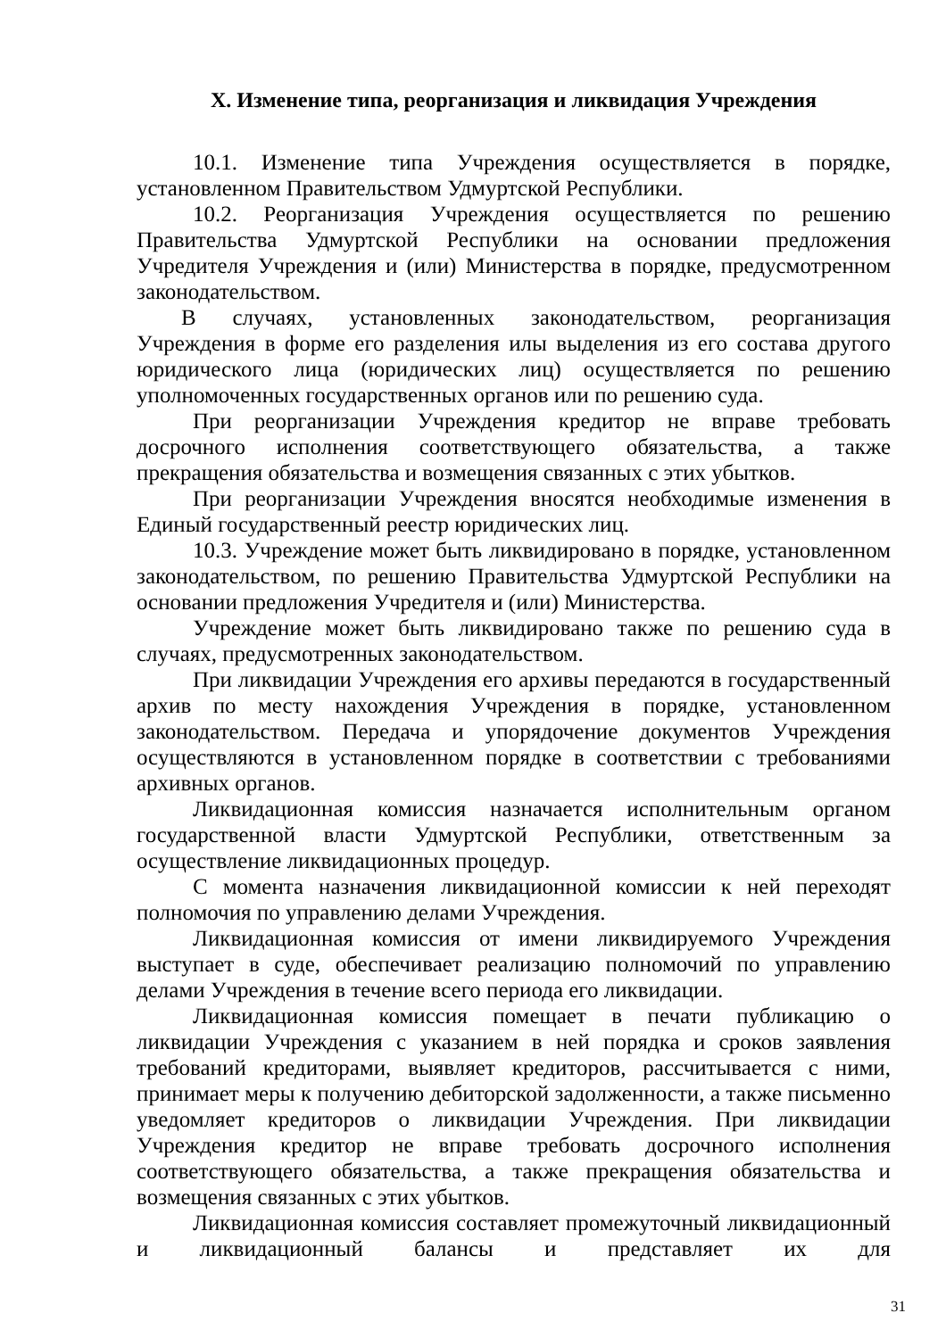X. Изменение типа, реорганизация и ликвидация Учреждения
10.1. Изменение типа Учреждения осуществляется в порядке, установленном Правительством Удмуртской Республики.
10.2. Реорганизация Учреждения осуществляется по решению Правительства Удмуртской Республики на основании предложения Учредителя Учреждения и (или) Министерства в порядке, предусмотренном законодательством.
В случаях, установленных законодательством, реорганизация Учреждения в форме его разделения илы выделения из его состава другого юридического лица (юридических лиц) осуществляется по решению уполномоченных государственных органов или по решению суда.
При реорганизации Учреждения кредитор не вправе требовать досрочного исполнения соответствующего обязательства, а также прекращения обязательства и возмещения связанных с этих убытков.
При реорганизации Учреждения вносятся необходимые изменения в Единый государственный реестр юридических лиц.
10.3. Учреждение может быть ликвидировано в порядке, установленном законодательством, по решению Правительства Удмуртской Республики на основании предложения Учредителя и (или) Министерства.
Учреждение может быть ликвидировано также по решению суда в случаях, предусмотренных законодательством.
При ликвидации Учреждения его архивы передаются в государственный архив по месту нахождения Учреждения в порядке, установленном законодательством. Передача и упорядочение документов Учреждения осуществляются в установленном порядке в соответствии с требованиями архивных органов.
Ликвидационная комиссия назначается исполнительным органом государственной власти Удмуртской Республики, ответственным за осуществление ликвидационных процедур.
С момента назначения ликвидационной комиссии к ней переходят полномочия по управлению делами Учреждения.
Ликвидационная комиссия от имени ликвидируемого Учреждения выступает в суде, обеспечивает реализацию полномочий по управлению делами Учреждения в течение всего периода его ликвидации.
Ликвидационная комиссия помещает в печати публикацию о ликвидации Учреждения с указанием в ней порядка и сроков заявления требований кредиторами, выявляет кредиторов, рассчитывается с ними, принимает меры к получению дебиторской задолженности, а также письменно уведомляет кредиторов о ликвидации Учреждения. При ликвидации Учреждения кредитор не вправе требовать досрочного исполнения соответствующего обязательства, а также прекращения обязательства и возмещения связанных с этих убытков.
Ликвидационная комиссия составляет промежуточный ликвидационный и ликвидационный балансы и представляет их для
31